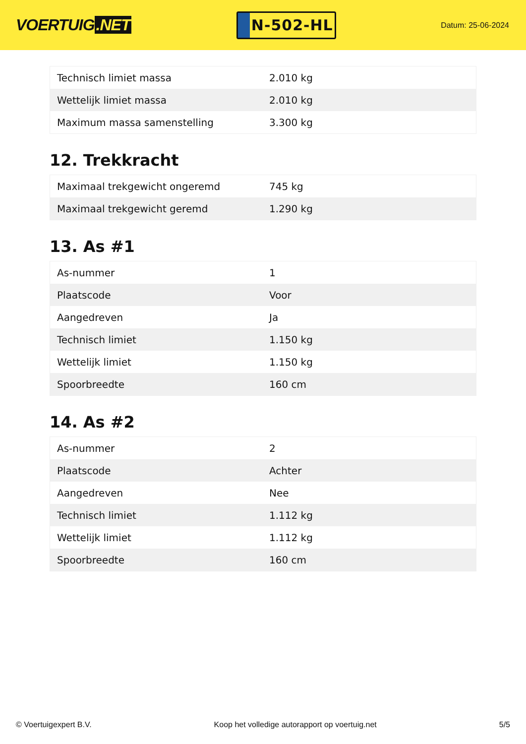VOERTUIG.NET
N-502-HL
Datum: 25-06-2024
| Technisch limiet massa | 2.010 kg |
| Wettelijk limiet massa | 2.010 kg |
| Maximum massa samenstelling | 3.300 kg |
12. Trekkracht
| Maximaal trekgewicht ongeremd | 745 kg |
| Maximaal trekgewicht geremd | 1.290 kg |
13. As #1
| As-nummer | 1 |
| Plaatscode | Voor |
| Aangedreven | Ja |
| Technisch limiet | 1.150 kg |
| Wettelijk limiet | 1.150 kg |
| Spoorbreedte | 160 cm |
14. As #2
| As-nummer | 2 |
| Plaatscode | Achter |
| Aangedreven | Nee |
| Technisch limiet | 1.112 kg |
| Wettelijk limiet | 1.112 kg |
| Spoorbreedte | 160 cm |
© Voertuigexpert B.V. Koop het volledige autorapport op voertuig.net 5/5